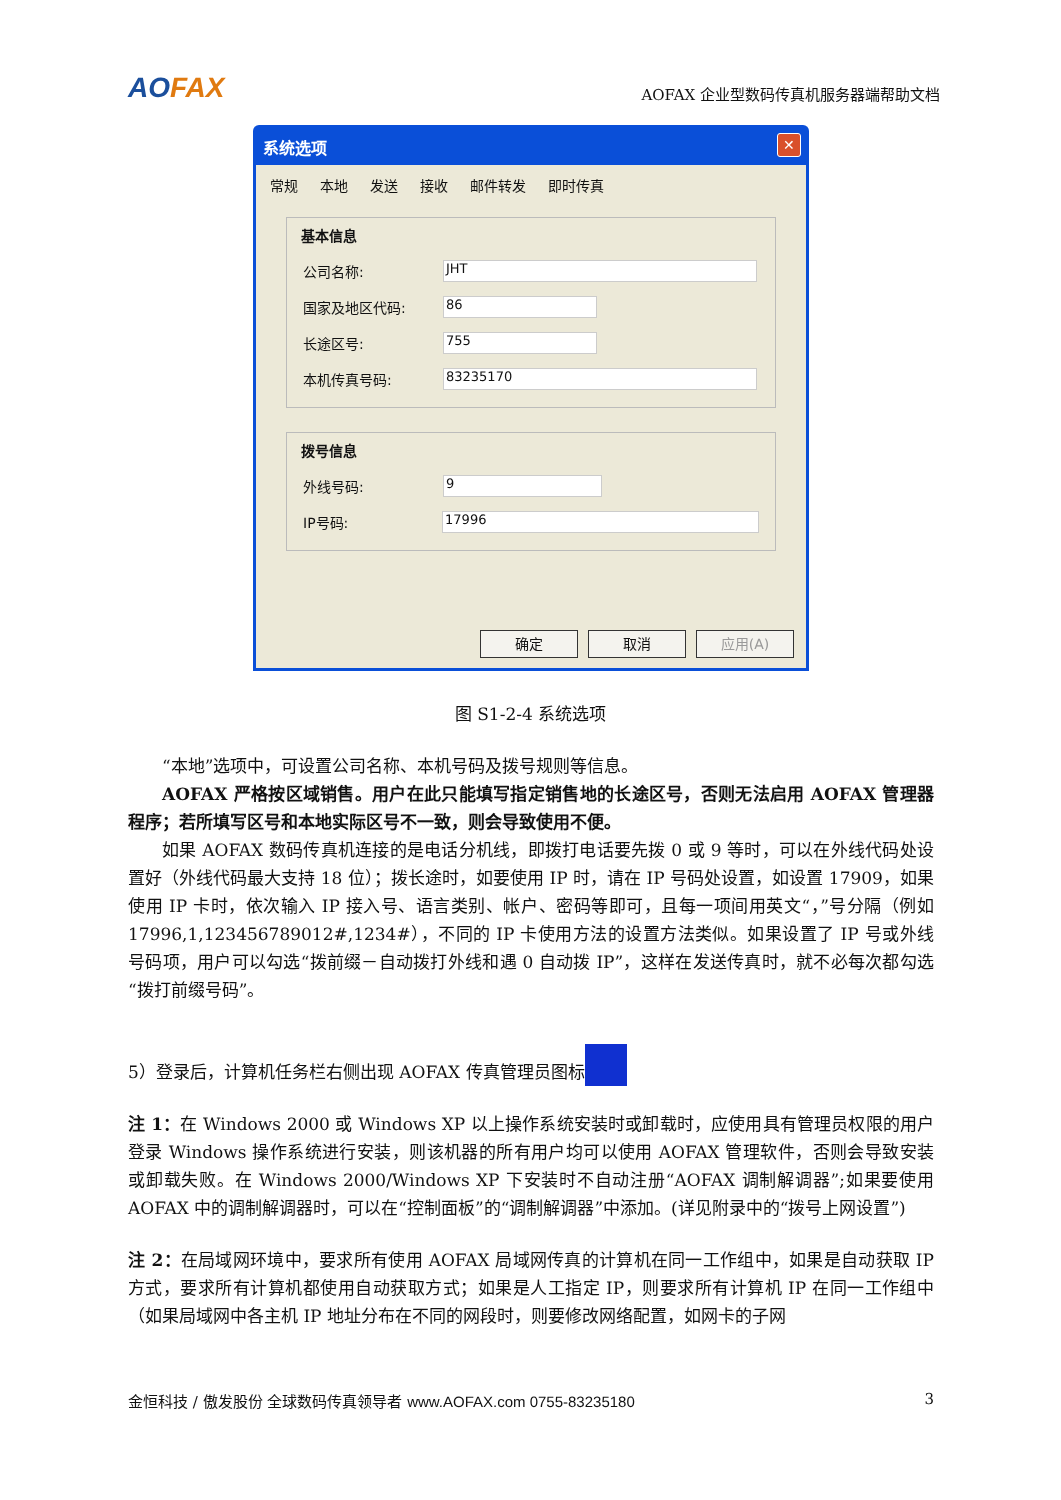AOFAX
AOFAX 企业型数码传真机服务器端帮助文档
系统选项
✕
常规 本地 发送 接收 邮件转发 即时传真
基本信息
公司名称: JHT
国家及地区代码: 86
长途区号: 755
本机传真号码: 83235170
拨号信息
外线号码: 9
IP号码: 17996
确定 取消 应用(A)
图 S1-2-4 系统选项
“本地”选项中，可设置公司名称、本机号码及拨号规则等信息。
AOFAX 严格按区域销售。用户在此只能填写指定销售地的长途区号，否则无法启用 AOFAX 管理器程序；若所填写区号和本地实际区号不一致，则会导致使用不便。
如果 AOFAX 数码传真机连接的是电话分机线，即拨打电话要先拨 0 或 9 等时，可以在外线代码处设置好（外线代码最大支持 18 位）；拨长途时，如要使用 IP 时，请在 IP 号码处设置，如设置 17909，如果使用 IP 卡时，依次输入 IP 接入号、语言类别、帐户、密码等即可，且每一项间用英文“，”号分隔（例如 17996,1,123456789012#,1234#），不同的 IP 卡使用方法的设置方法类似。如果设置了 IP 号或外线号码项，用户可以勾选“拨前缀－自动拨打外线和遇 0 自动拨 IP”，这样在发送传真时，就不必每次都勾选“拨打前缀号码”。
5）登录后，计算机任务栏右侧出现 AOFAX 传真管理员图标
注 1：在 Windows 2000 或 Windows XP 以上操作系统安装时或卸载时，应使用具有管理员权限的用户登录 Windows 操作系统进行安装，则该机器的所有用户均可以使用 AOFAX 管理软件，否则会导致安装或卸载失败。在 Windows 2000/Windows XP 下安装时不自动注册“AOFAX 调制解调器”;如果要使用 AOFAX 中的调制解调器时，可以在“控制面板”的“调制解调器”中添加。(详见附录中的“拨号上网设置”)
注 2：在局域网环境中，要求所有使用 AOFAX 局域网传真的计算机在同一工作组中，如果是自动获取 IP 方式，要求所有计算机都使用自动获取方式；如果是人工指定 IP，则要求所有计算机 IP 在同一工作组中（如果局域网中各主机 IP 地址分布在不同的网段时，则要修改网络配置，如网卡的子网
金恒科技 / 傲发股份 全球数码传真领导者 www.AOFAX.com 0755-83235180 3